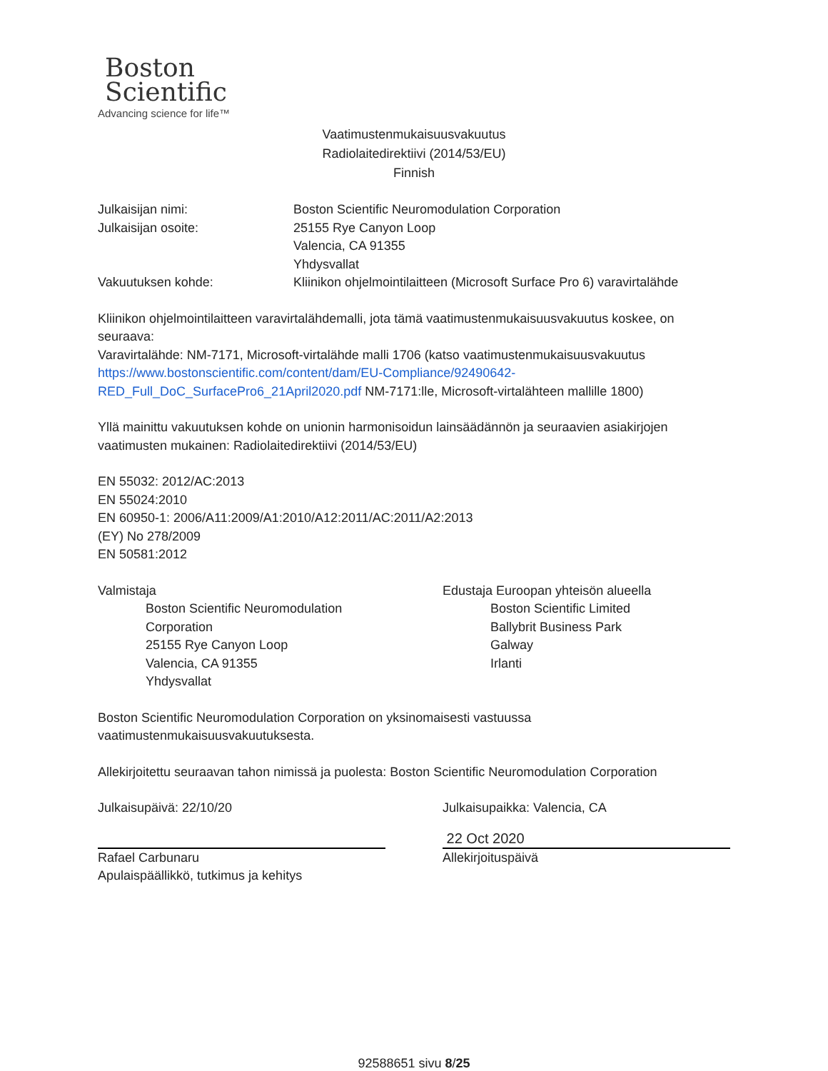Boston
Scientific
Advancing science for life™
Vaatimustenmukaisuusvakuutus
Radiolaitedirektiivi (2014/53/EU)
Finnish
Julkaisijan nimi: Boston Scientific Neuromodulation Corporation
Julkaisijan osoite: 25155 Rye Canyon Loop
Valencia, CA 91355
Yhdysvallat
Vakuutuksen kohde: Kliinikon ohjelmointilaitteen (Microsoft Surface Pro 6) varavirtalähde
Kliinikon ohjelmointilaitteen varavirtalähdemalli, jota tämä vaatimustenmukaisuusvakuutus koskee, on seuraava:
Varavirtalähde: NM-7171, Microsoft-virtalähde malli 1706 (katso vaatimustenmukaisuusvakuutus https://www.bostonscientific.com/content/dam/EU-Compliance/92490642-RED_Full_DoC_SurfacePro6_21April2020.pdf NM-7171:lle, Microsoft-virtalähteen mallille 1800)
Yllä mainittu vakuutuksen kohde on unionin harmonisoidun lainsäädännön ja seuraavien asiakirjojen vaatimusten mukainen: Radiolaitedirektiivi (2014/53/EU)
EN 55032: 2012/AC:2013
EN 55024:2010
EN 60950-1: 2006/A11:2009/A1:2010/A12:2011/AC:2011/A2:2013
(EY) No 278/2009
EN 50581:2012
Valmistaja
Boston Scientific Neuromodulation Corporation
25155 Rye Canyon Loop
Valencia, CA 91355
Yhdysvallat
Edustaja Euroopan yhteisön alueella
Boston Scientific Limited
Ballybrit Business Park
Galway
Irlanti
Boston Scientific Neuromodulation Corporation on yksinomaisesti vastuussa vaatimustenmukaisuusvakuutuksesta.
Allekirjoitettu seuraavan tahon nimissä ja puolesta: Boston Scientific Neuromodulation Corporation
Julkaisupäivä: 22/10/20
Rafael Carbunaru
Apulaispäällikkö, tutkimus ja kehitys
Julkaisupaikka: Valencia, CA
22 Oct 2020
Allekirjoituspäivä
92588651 sivu 8/25